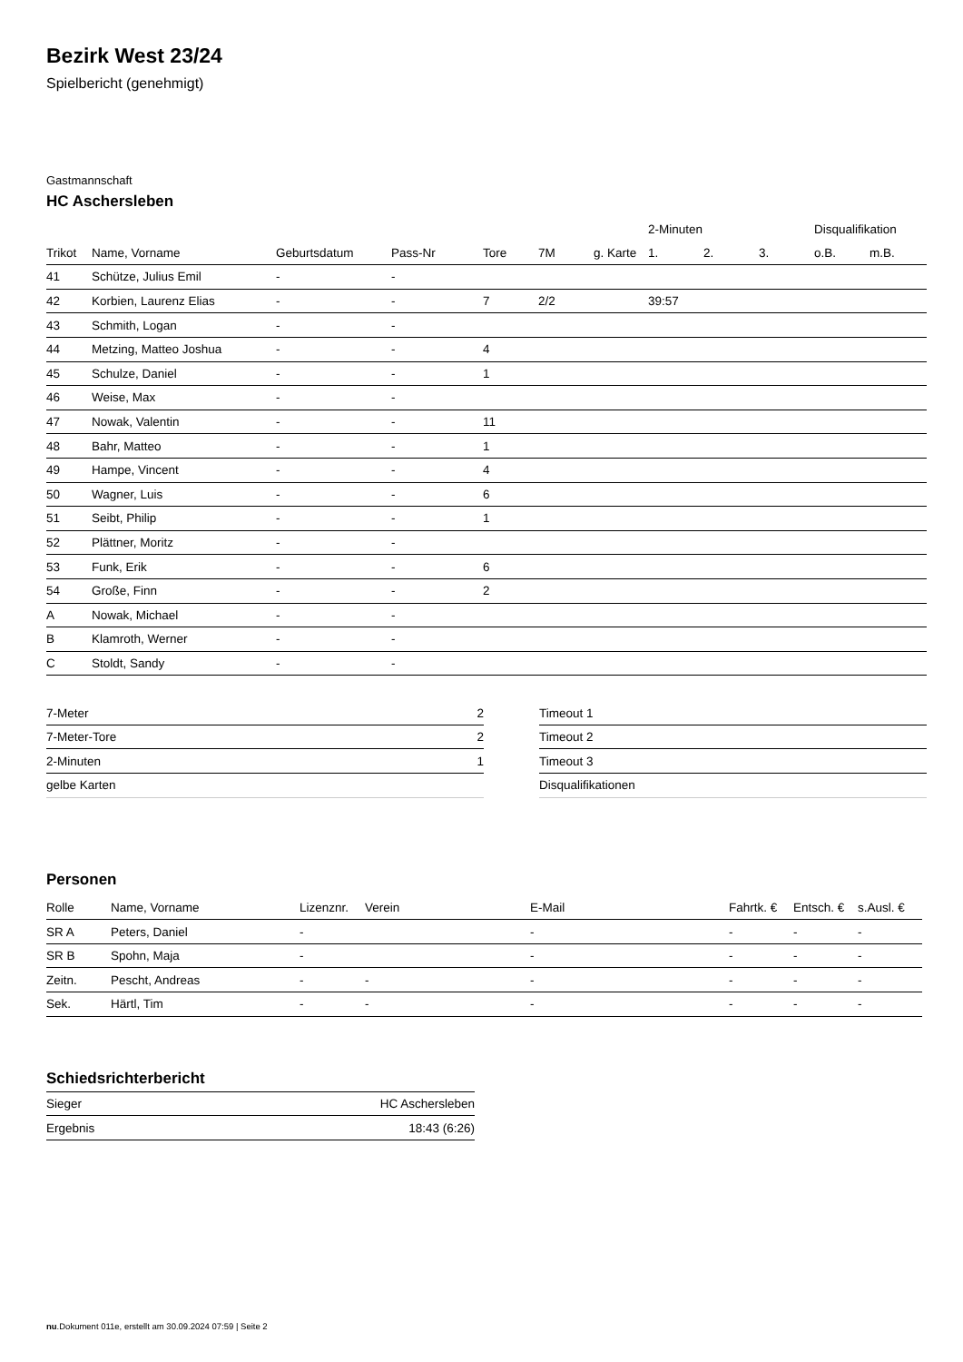Bezirk West 23/24
Spielbericht (genehmigt)
Gastmannschaft
HC Aschersleben
| | | | | | | | 2-Minuten | | | Disqualifikation | |
| --- | --- | --- | --- | --- | --- | --- | --- | --- | --- | --- | --- |
| Trikot | Name, Vorname | Geburtsdatum | Pass-Nr | Tore | 7M | g. Karte | 1. | 2. | 3. | o.B. | m.B. |
| 41 | Schütze, Julius Emil | - | - | | | | | | | | |
| 42 | Korbien, Laurenz Elias | - | - | 7 | 2/2 | | 39:57 | | | | |
| 43 | Schmith, Logan | - | - | | | | | | | | |
| 44 | Metzing, Matteo Joshua | - | - | 4 | | | | | | | |
| 45 | Schulze, Daniel | - | - | 1 | | | | | | | |
| 46 | Weise, Max | - | - | | | | | | | | |
| 47 | Nowak, Valentin | - | - | 11 | | | | | | | |
| 48 | Bahr, Matteo | - | - | 1 | | | | | | | |
| 49 | Hampe, Vincent | - | - | 4 | | | | | | | |
| 50 | Wagner, Luis | - | - | 6 | | | | | | | |
| 51 | Seibt, Philip | - | - | 1 | | | | | | | |
| 52 | Plättner, Moritz | - | - | | | | | | | | |
| 53 | Funk, Erik | - | - | 6 | | | | | | | |
| 54 | Große, Finn | - | - | 2 | | | | | | | |
| A | Nowak, Michael | - | - | | | | | | | | |
| B | Klamroth, Werner | - | - | | | | | | | | |
| C | Stoldt, Sandy | - | - | | | | | | | | |
| 7-Meter | 2 |
| 7-Meter-Tore | 2 |
| 2-Minuten | 1 |
| gelbe Karten | |
| Timeout 1 |
| Timeout 2 |
| Timeout 3 |
| Disqualifikationen |
Personen
| Rolle | Name, Vorname | Lizenznr. | Verein | E-Mail | Fahrtk. € | Entsch. € | s.Ausl. € |
| --- | --- | --- | --- | --- | --- | --- | --- |
| SR A | Peters, Daniel | - | | - | - | - | - |
| SR B | Spohn, Maja | - | | - | - | - | - |
| Zeitn. | Pescht, Andreas | - | - | - | - | - | - |
| Sek. | Härtl, Tim | - | - | - | - | - | - |
Schiedsrichterbericht
| Sieger | HC Aschersleben |
| Ergebnis | 18:43 (6:26) |
nu.Dokument 011e, erstellt am 30.09.2024 07:59 | Seite 2